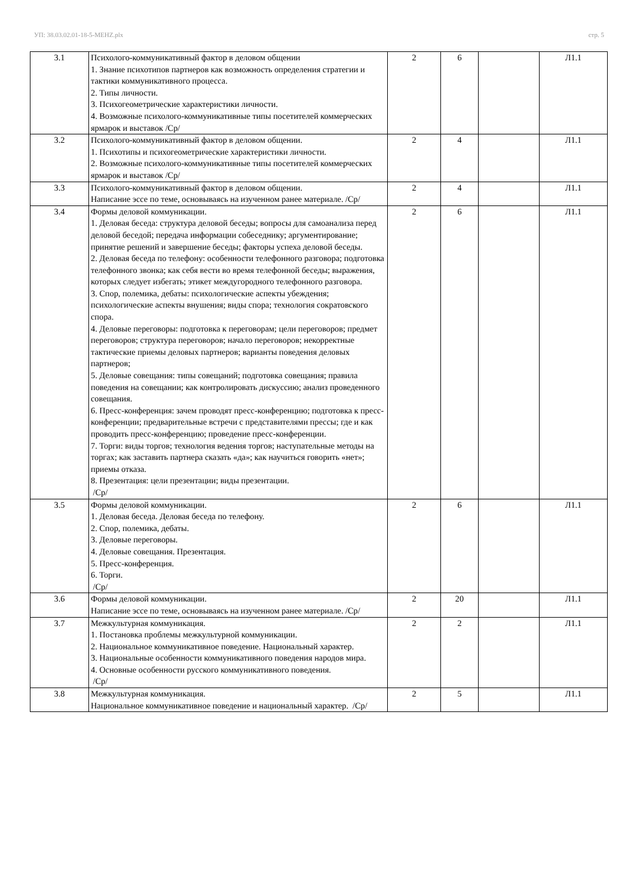УП: 38.03.02.01-18-5-MEHZ.plx стр. 5
| 3.1 | Психолого-коммуникативный фактор в деловом общении 1. Знание психотипов партнеров как возможность определения стратегии и тактики коммуникативного процесса. 2. Типы личности. 3. Психогеометрические характеристики личности. 4. Возможные психолого-коммуникативные типы посетителей коммерческих ярмарок и выставок /Ср/ | 2 | 6 | | Л1.1 |
| 3.2 | Психолого-коммуникативный фактор в деловом общении. 1. Психотипы и психогеометрические характеристики личности. 2. Возможные психолого-коммуникативные типы посетителей коммерческих ярмарок и выставок /Ср/ | 2 | 4 | | Л1.1 |
| 3.3 | Психолого-коммуникативный фактор в деловом общении. Написание эссе по теме, основываясь на изученном ранее материале. /Ср/ | 2 | 4 | | Л1.1 |
| 3.4 | Формы деловой коммуникации. 1. Деловая беседа: структура деловой беседы; вопросы для самоанализа перед деловой беседой; передача информации собеседнику; аргументирование; принятие решений и завершение беседы; факторы успеха деловой беседы. 2. Деловая беседа по телефону: особенности телефонного разговора; подготовка телефонного звонка; как себя вести во время телефонной беседы; выражения, которых следует избегать; этикет междугородного телефонного разговора. 3. Спор, полемика, дебаты: психологические аспекты убеждения; психологические аспекты внушения; виды спора; технология сократовского спора. 4. Деловые переговоры: подготовка к переговорам; цели переговоров; предмет переговоров; структура переговоров; начало переговоров; некорректные тактические приемы деловых партнеров; варианты поведения деловых партнеров; 5. Деловые совещания: типы совещаний; подготовка совещания; правила поведения на совещании; как контролировать дискуссию; анализ проведенного совещания. 6. Пресс-конференция: зачем проводят пресс-конференцию; подготовка к пресс-конференции; предварительные встречи с представителями прессы; где и как проводить пресс-конференцию; проведение пресс-конференции. 7. Торги: виды торгов; технология ведения торгов; наступательные методы на торгах; как заставить партнера сказать «да»; как научиться говорить «нет»; приемы отказа. 8. Презентация: цели презентации; виды презентации. /Ср/ | 2 | 6 | | Л1.1 |
| 3.5 | Формы деловой коммуникации. 1. Деловая беседа. Деловая беседа по телефону. 2. Спор, полемика, дебаты. 3. Деловые переговоры. 4. Деловые совещания. Презентация. 5. Пресс-конференция. 6. Торги. /Ср/ | 2 | 6 | | Л1.1 |
| 3.6 | Формы деловой коммуникации. Написание эссе по теме, основываясь на изученном ранее материале. /Ср/ | 2 | 20 | | Л1.1 |
| 3.7 | Межкультурная коммуникация. 1. Постановка проблемы межкультурной коммуникации. 2. Национальное коммуникативное поведение. Национальный характер. 3. Национальные особенности коммуникативного поведения народов мира. 4. Основные особенности русского коммуникативного поведения. /Ср/ | 2 | 2 | | Л1.1 |
| 3.8 | Межкультурная коммуникация. Национальное коммуникативное поведение и национальный характер. /Ср/ | 2 | 5 | | Л1.1 |